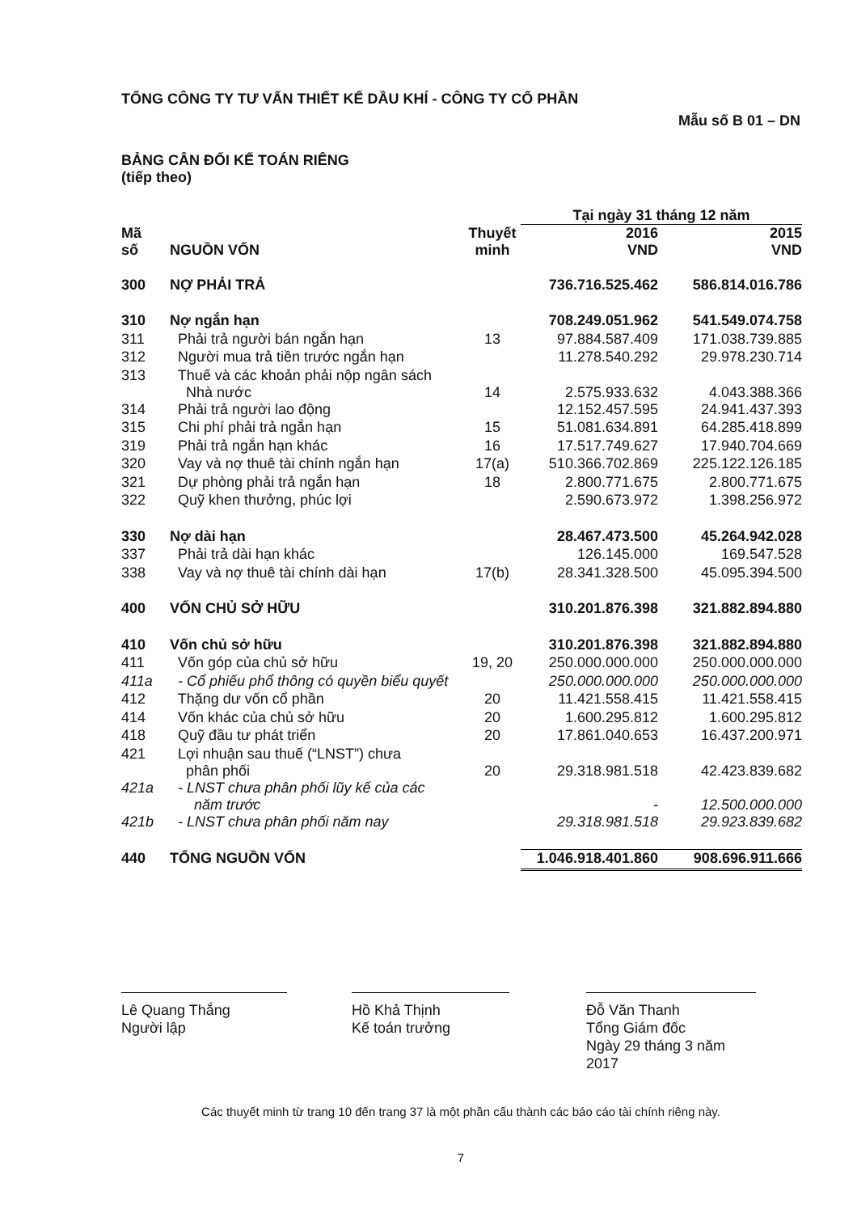TỔNG CÔNG TY TƯ VẤN THIẾT KẾ DẦU KHÍ - CÔNG TY CỔ PHẦN
Mẫu số B 01 – DN
BẢNG CÂN ĐỐI KẾ TOÁN RIÊNG
(tiếp theo)
| | | | Tại ngày 31 tháng 12 năm | |
| --- | --- | --- | --- | --- |
| Mã số | NGUỒN VỐN | Thuyết minh | 2016 VND | 2015 VND |
| 300 | NỢ PHẢI TRẢ | | 736.716.525.462 | 586.814.016.786 |
| 310 | Nợ ngắn hạn | | 708.249.051.962 | 541.549.074.758 |
| 311 | Phải trả người bán ngắn hạn | 13 | 97.884.587.409 | 171.038.739.885 |
| 312 | Người mua trả tiền trước ngắn hạn | | 11.278.540.292 | 29.978.230.714 |
| 313 | Thuế và các khoản phải nộp ngân sách Nhà nước | 14 | 2.575.933.632 | 4.043.388.366 |
| 314 | Phải trả người lao động | | 12.152.457.595 | 24.941.437.393 |
| 315 | Chi phí phải trả ngắn hạn | 15 | 51.081.634.891 | 64.285.418.899 |
| 319 | Phải trả ngắn hạn khác | 16 | 17.517.749.627 | 17.940.704.669 |
| 320 | Vay và nợ thuê tài chính ngắn hạn | 17(a) | 510.366.702.869 | 225.122.126.185 |
| 321 | Dự phòng phải trả ngắn hạn | 18 | 2.800.771.675 | 2.800.771.675 |
| 322 | Quỹ khen thưởng, phúc lợi | | 2.590.673.972 | 1.398.256.972 |
| 330 | Nợ dài hạn | | 28.467.473.500 | 45.264.942.028 |
| 337 | Phải trả dài hạn khác | | 126.145.000 | 169.547.528 |
| 338 | Vay và nợ thuê tài chính dài hạn | 17(b) | 28.341.328.500 | 45.095.394.500 |
| 400 | VỐN CHỦ SỞ HỮU | | 310.201.876.398 | 321.882.894.880 |
| 410 | Vốn chủ sở hữu | | 310.201.876.398 | 321.882.894.880 |
| 411 | Vốn góp của chủ sở hữu | 19, 20 | 250.000.000.000 | 250.000.000.000 |
| 411a | - Cổ phiếu phổ thông có quyền biểu quyết | | 250.000.000.000 | 250.000.000.000 |
| 412 | Thặng dư vốn cổ phần | 20 | 11.421.558.415 | 11.421.558.415 |
| 414 | Vốn khác của chủ sở hữu | 20 | 1.600.295.812 | 1.600.295.812 |
| 418 | Quỹ đầu tư phát triển | 20 | 17.861.040.653 | 16.437.200.971 |
| 421 | Lợi nhuận sau thuế (“LNST”) chưa phân phối | 20 | 29.318.981.518 | 42.423.839.682 |
| 421a | - LNST chưa phân phối lũy kế của các năm trước | | - | 12.500.000.000 |
| 421b | - LNST chưa phân phối năm nay | | 29.318.981.518 | 29.923.839.682 |
| 440 | TỔNG NGUỒN VỐN | | 1.046.918.401.860 | 908.696.911.666 |
Lê Quang Thắng
Người lập
Hồ Khả Thịnh
Kế toán trưởng
Đỗ Văn Thanh
Tổng Giám đốc
Ngày 29 tháng 3 năm 2017
Các thuyết minh từ trang 10 đến trang 37 là một phần cấu thành các báo cáo tài chính riêng này.
7